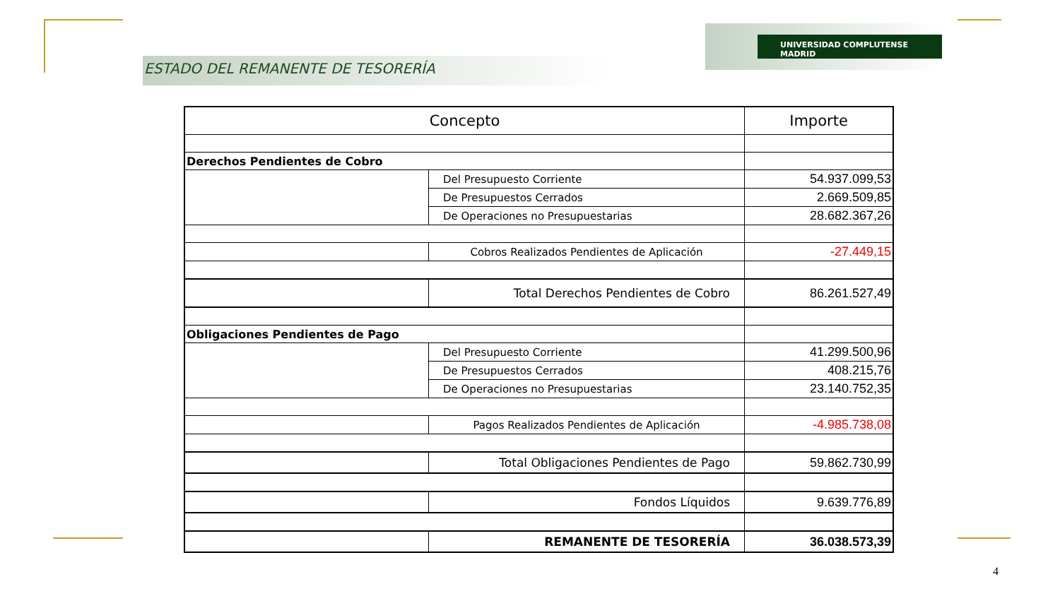ESTADO DEL REMANENTE DE TESORERÍA
UNIVERSIDAD COMPLUTENSE MADRID
| Concepto | | Importe |
| --- | --- | --- |
| Derechos Pendientes de Cobro | | |
| | Del Presupuesto Corriente | 54.937.099,53 |
| | De Presupuestos Cerrados | 2.669.509,85 |
| | De Operaciones no Presupuestarias | 28.682.367,26 |
| | Cobros Realizados Pendientes de Aplicación | -27.449,15 |
| | Total Derechos Pendientes de Cobro | 86.261.527,49 |
| Obligaciones Pendientes de Pago | | |
| | Del Presupuesto Corriente | 41.299.500,96 |
| | De Presupuestos Cerrados | 408.215,76 |
| | De Operaciones no Presupuestarias | 23.140.752,35 |
| | Pagos Realizados Pendientes de Aplicación | -4.985.738,08 |
| | Total Obligaciones Pendientes de Pago | 59.862.730,99 |
| | Fondos Líquidos | 9.639.776,89 |
| | REMANENTE DE TESORERÍA | 36.038.573,39 |
4